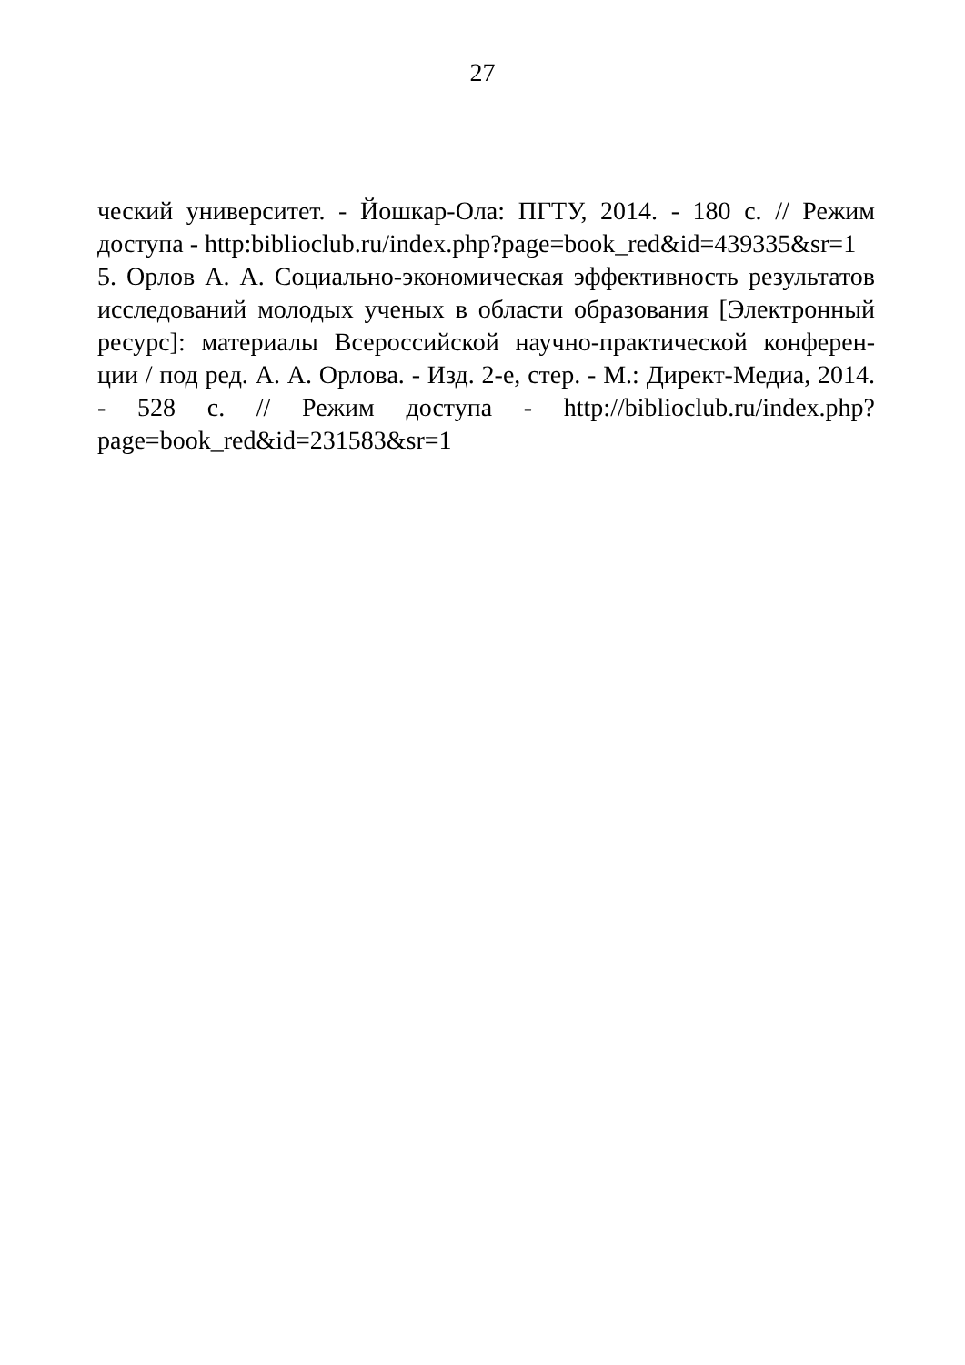27
ческий университет. - Йошкар-Ола: ПГТУ, 2014. - 180 с. // Режим доступа - http:biblioclub.ru/index.php?page=book_red&id=439335&sr=1
5. Орлов А. А. Социально-экономическая эффективность результатов исследований молодых ученых в области образования [Электронный ресурс]: материалы Всероссийской научно-практической конферен-ции / под ред. А. А. Орлова. - Изд. 2-е, стер. - М.: Директ-Медиа, 2014. - 528 с. // Режим доступа - http://biblioclub.ru/index.php?page=book_red&id=231583&sr=1